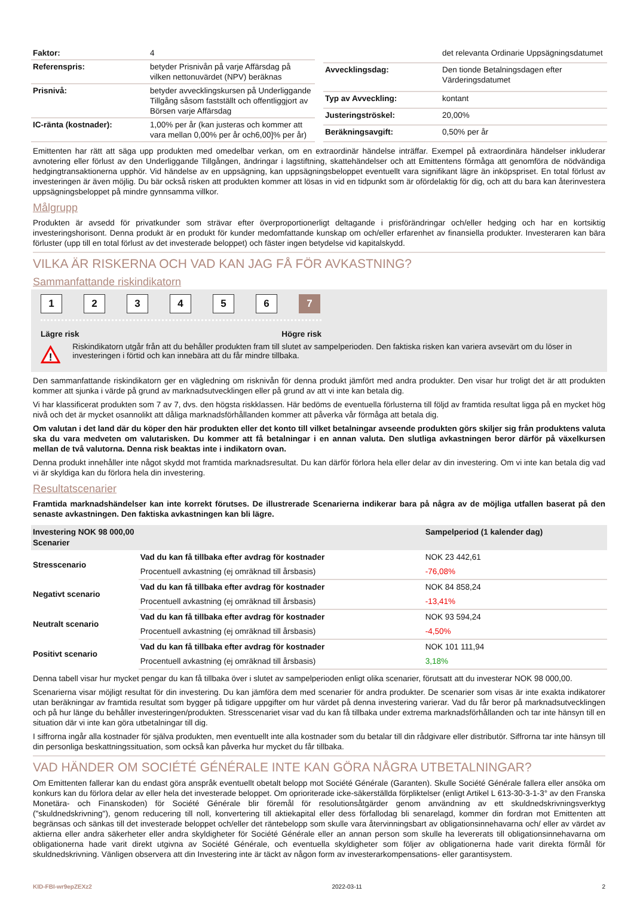| Faktor: | 4 |
| Referenspris: | betyder Prisnivån på varje Affärsdag på vilken nettonuvärdet (NPV) beräknas |
| Prisnivå: | betyder avvecklingskursen på Underliggande Tillgång såsom fastställt och offentliggjort av Börsen varje Affärsdag |
| IC-ränta (kostnader): | 1,00% per år (kan justeras och kommer att vara mellan 0,00% per år och6,00]% per år) |
| | det relevanta Ordinarie Uppsägningsdatumet |
| Avvecklingsdag: | Den tionde Betalningsdagen efter Värderingsdatumet |
| Typ av Avveckling: | kontant |
| Justeringströskel: | 20,00% |
| Beräkningsavgift: | 0,50% per år |
Emittenten har rätt att säga upp produkten med omedelbar verkan, om en extraordinär händelse inträffar. Exempel på extraordinära händelser inkluderar avnotering eller förlust av den Underliggande Tillgången, ändringar i lagstiftning, skattehändelser och att Emittentens förmåga att genomföra de nödvändiga hedgingtransaktionerna upphör. Vid händelse av en uppsägning, kan uppsägningsbeloppet eventuellt vara signifikant lägre än inköpspriset. En total förlust av investeringen är även möjlig. Du bär också risken att produkten kommer att lösas in vid en tidpunkt som är ofördelaktig för dig, och att du bara kan återinvestera uppsägningsbeloppet på mindre gynnsamma villkor.
Målgrupp
Produkten är avsedd för privatkunder som strävar efter överproportionerligt deltagande i prisförändringar och/eller hedging och har en kortsiktig investeringshorisont. Denna produkt är en produkt för kunder medomfattande kunskap om och/eller erfarenhet av finansiella produkter. Investeraren kan bära förluster (upp till en total förlust av det investerade beloppet) och fäster ingen betydelse vid kapitalskydd.
VILKA ÄR RISKERNA OCH VAD KAN JAG FÅ FÖR AVKASTNING?
Sammanfattande riskindikatorn
1 2 3 4 5 6 7
Lägre risk Högre risk
!
Riskindikatorn utgår från att du behåller produkten fram till slutet av sampelperioden. Den faktiska risken kan variera avsevärt om du löser in investeringen i förtid och kan innebära att du får mindre tillbaka.
Den sammanfattande riskindikatorn ger en vägledning om risknivån för denna produkt jämfört med andra produkter. Den visar hur troligt det är att produkten kommer att sjunka i värde på grund av marknadsutvecklingen eller på grund av att vi inte kan betala dig.
Vi har klassificerat produkten som 7 av 7, dvs. den högsta riskklassen. Här bedöms de eventuella förlusterna till följd av framtida resultat ligga på en mycket hög nivå och det är mycket osannolikt att dåliga marknadsförhållanden kommer att påverka vår förmåga att betala dig.
Om valutan i det land där du köper den här produkten eller det konto till vilket betalningar avseende produkten görs skiljer sig från produktens valuta ska du vara medveten om valutarisken. Du kommer att få betalningar i en annan valuta. Den slutliga avkastningen beror därför på växelkursen mellan de två valutorna. Denna risk beaktas inte i indikatorn ovan.
Denna produkt innehåller inte något skydd mot framtida marknadsresultat. Du kan därför förlora hela eller delar av din investering. Om vi inte kan betala dig vad vi är skyldiga kan du förlora hela din investering.
Resultatscenarier
Framtida marknadshändelser kan inte korrekt förutses. De illustrerade Scenarierna indikerar bara på några av de möjliga utfallen baserat på den senaste avkastningen. Den faktiska avkastningen kan bli lägre.
| Investering NOK 98 000,00 Scenarier | | Sampelperiod (1 kalender dag) |
| --- | --- | --- |
| Stresscenario | Vad du kan få tillbaka efter avdrag för kostnader | NOK 23 442,61 |
| | Procentuell avkastning (ej omräknad till årsbasis) | -76,08% |
| Negativt scenario | Vad du kan få tillbaka efter avdrag för kostnader | NOK 84 858,24 |
| | Procentuell avkastning (ej omräknad till årsbasis) | -13,41% |
| Neutralt scenario | Vad du kan få tillbaka efter avdrag för kostnader | NOK 93 594,24 |
| | Procentuell avkastning (ej omräknad till årsbasis) | -4,50% |
| Positivt scenario | Vad du kan få tillbaka efter avdrag för kostnader | NOK 101 111,94 |
| | Procentuell avkastning (ej omräknad till årsbasis) | 3,18% |
Denna tabell visar hur mycket pengar du kan få tillbaka över i slutet av sampelperioden enligt olika scenarier, förutsatt att du investerar NOK 98 000,00.
Scenarierna visar möjligt resultat för din investering. Du kan jämföra dem med scenarier för andra produkter. De scenarier som visas är inte exakta indikatorer utan beräkningar av framtida resultat som bygger på tidigare uppgifter om hur värdet på denna investering varierar. Vad du får beror på marknadsutvecklingen och på hur länge du behåller investeringen/produkten. Stresscenariet visar vad du kan få tillbaka under extrema marknadsförhållanden och tar inte hänsyn till en situation där vi inte kan göra utbetalningar till dig.
I siffrorna ingår alla kostnader för själva produkten, men eventuellt inte alla kostnader som du betalar till din rådgivare eller distributör. Siffrorna tar inte hänsyn till din personliga beskattningssituation, som också kan påverka hur mycket du får tillbaka.
VAD HÄNDER OM SOCIÉTÉ GÉNÉRALE INTE KAN GÖRA NÅGRA UTBETALNINGAR?
Om Emittenten fallerar kan du endast göra anspråk eventuellt obetalt belopp mot Société Générale (Garanten). Skulle Société Générale fallera eller ansöka om konkurs kan du förlora delar av eller hela det investerade beloppet. Om oprioriterade icke-säkerställda förpliktelser (enligt Artikel L 613-30-3-1-3° av den Franska Monetära- och Finanskoden) för Société Générale blir föremål för resolutionsåtgärder genom användning av ett skuldnedskrivningsverktyg ("skuldnedskrivning"), genom reducering till noll, konvertering till aktiekapital eller dess förfallodag bli senarelagd, kommer din fordran mot Emittenten att begränsas och sänkas till det investerade beloppet och/eller det räntebelopp som skulle vara återvinningsbart av obligationsinnehavarna och/ eller av värdet av aktierna eller andra säkerheter eller andra skyldigheter för Société Générale eller an annan person som skulle ha levererats till obligationsinnehavarna om obligationerna hade varit direkt utgivna av Société Générale, och eventuella skyldigheter som följer av obligationerna hade varit direkta förmål för skuldnedskrivning. Vänligen observera att din Investering inte är täckt av någon form av investerarkompensations- eller garantisystem.
KID-FBI-wr9epZEXz2 2022-03-11 2